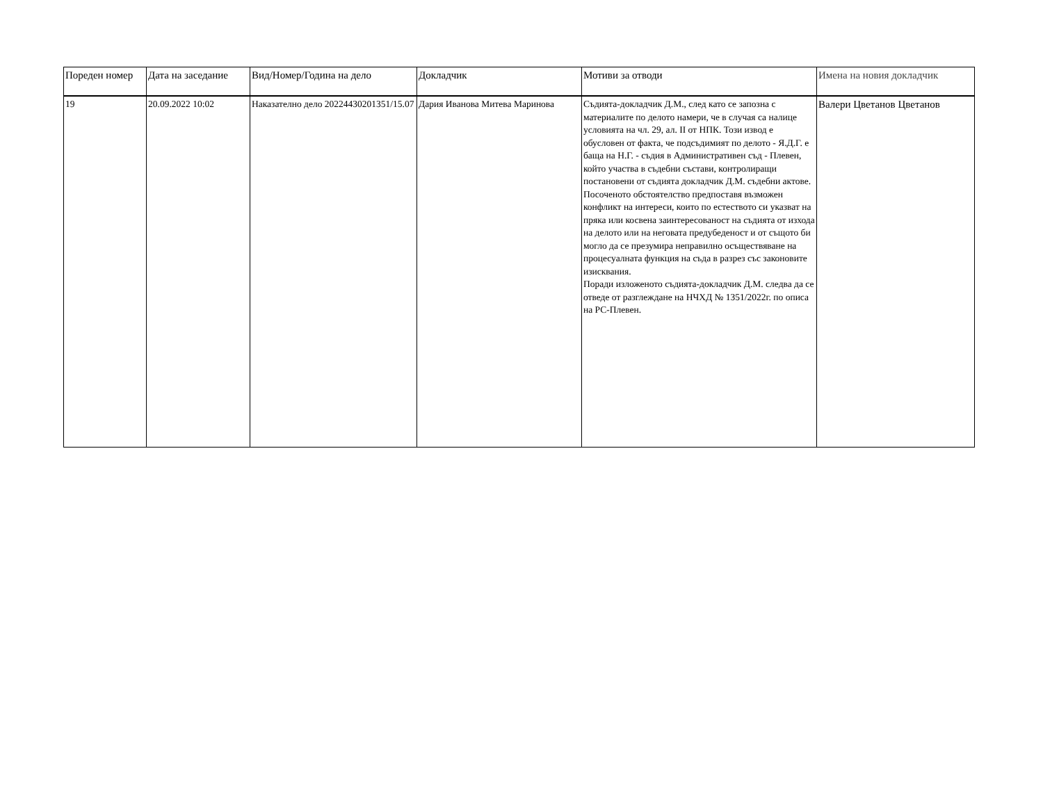| Пореден номер | Дата на заседание | Вид/Номер/Година на дело | Докладчик | Мотиви за отводи | Имена на новия докладчик |
| --- | --- | --- | --- | --- | --- |
| 19 | 20.09.2022 10:02 | Наказателно дело 20224430201351/15.07 | Дария Иванова Митева Маринова | Съдията-докладчик Д.М., след като се запозна с материалите по делото намери, че в случая са налице условията на чл. 29, ал. II от НПК. Този извод е обусловен от факта, че подсъдимият по делото - Я.Д.Г. е баща на Н.Г. - съдия в Административен съд - Плевен, който участва в съдебни състави, контролиращи постановени от съдията докладчик Д.М. съдебни актове. Посоченото обстоятелство предпоставя възможен конфликт на интереси, които по естеството си указват на пряка или косвена заинтересованост на съдията от изхода на делото или на неговата предубеденост и от същото би могло да се презумира неправилно осъществяване на процесуалната функция на съда в разрез със законовите изисквания. Поради изложеното съдията-докладчик Д.М. следва да се отведе от разглеждане на НЧХД № 1351/2022г. по описа на РС-Плевен. | Валери Цветанов Цветанов |